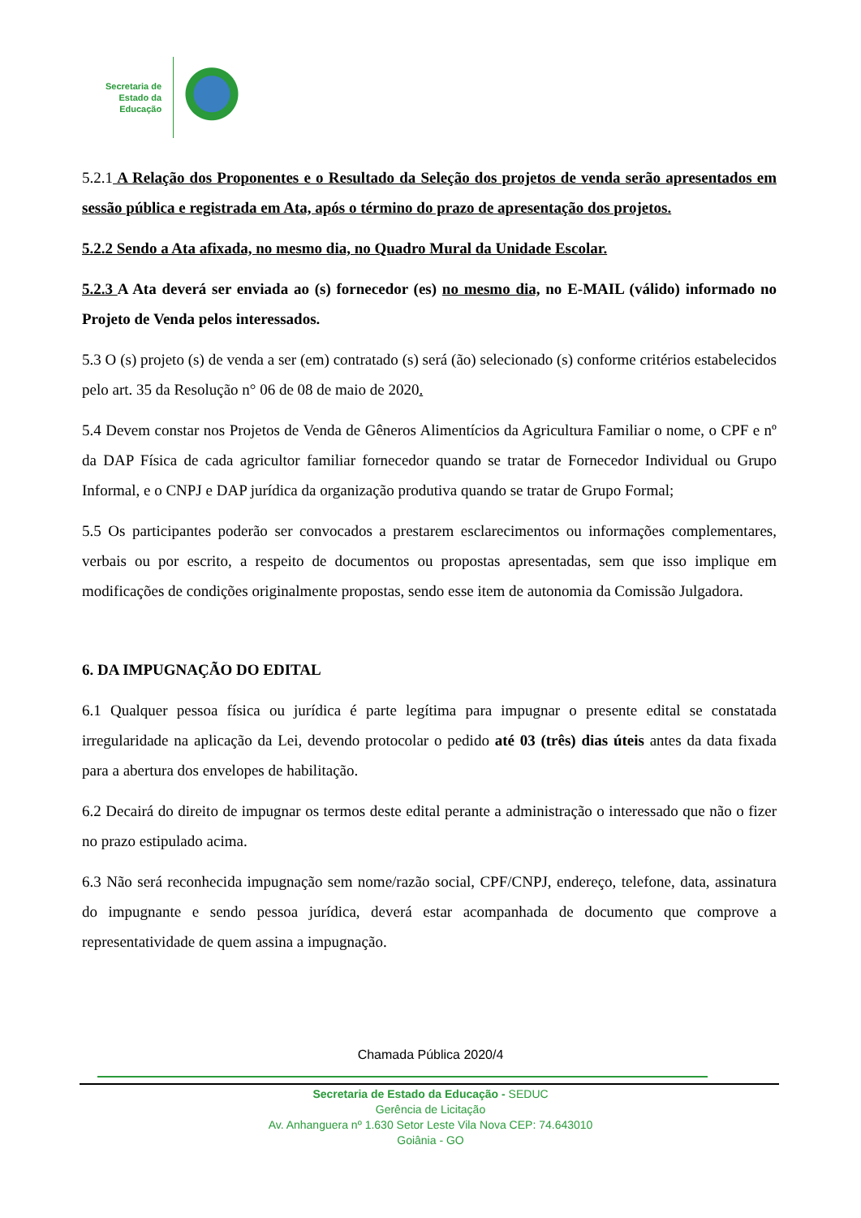Secretaria de
Estado da
Educação
5.2.1 A Relação dos Proponentes e o Resultado da Seleção dos projetos de venda serão apresentados em sessão pública e registrada em Ata, após o término do prazo de apresentação dos projetos.
5.2.2 Sendo a Ata afixada, no mesmo dia, no Quadro Mural da Unidade Escolar.
5.2.3 A Ata deverá ser enviada ao (s) fornecedor (es) no mesmo dia, no E-MAIL (válido) informado no Projeto de Venda pelos interessados.
5.3 O (s) projeto (s) de venda a ser (em) contratado (s) será (ão) selecionado (s) conforme critérios estabelecidos pelo art. 35 da Resolução n° 06 de 08 de maio de 2020.
5.4 Devem constar nos Projetos de Venda de Gêneros Alimentícios da Agricultura Familiar o nome, o CPF e nº da DAP Física de cada agricultor familiar fornecedor quando se tratar de Fornecedor Individual ou Grupo Informal, e o CNPJ e DAP jurídica da organização produtiva quando se tratar de Grupo Formal;
5.5 Os participantes poderão ser convocados a prestarem esclarecimentos ou informações complementares, verbais ou por escrito, a respeito de documentos ou propostas apresentadas, sem que isso implique em modificações de condições originalmente propostas, sendo esse item de autonomia da Comissão Julgadora.
6. DA IMPUGNAÇÃO DO EDITAL
6.1 Qualquer pessoa física ou jurídica é parte legítima para impugnar o presente edital se constatada irregularidade na aplicação da Lei, devendo protocolar o pedido até 03 (três) dias úteis antes da data fixada para a abertura dos envelopes de habilitação.
6.2 Decairá do direito de impugnar os termos deste edital perante a administração o interessado que não o fizer no prazo estipulado acima.
6.3 Não será reconhecida impugnação sem nome/razão social, CPF/CNPJ, endereço, telefone, data, assinatura do impugnante e sendo pessoa jurídica, deverá estar acompanhada de documento que comprove a representatividade de quem assina a impugnação.
Chamada Pública 2020/4
Secretaria de Estado da Educação - SEDUC
Gerência de Licitação
Av. Anhanguera nº 1.630 Setor Leste Vila Nova CEP: 74.643010
Goiânia - GO